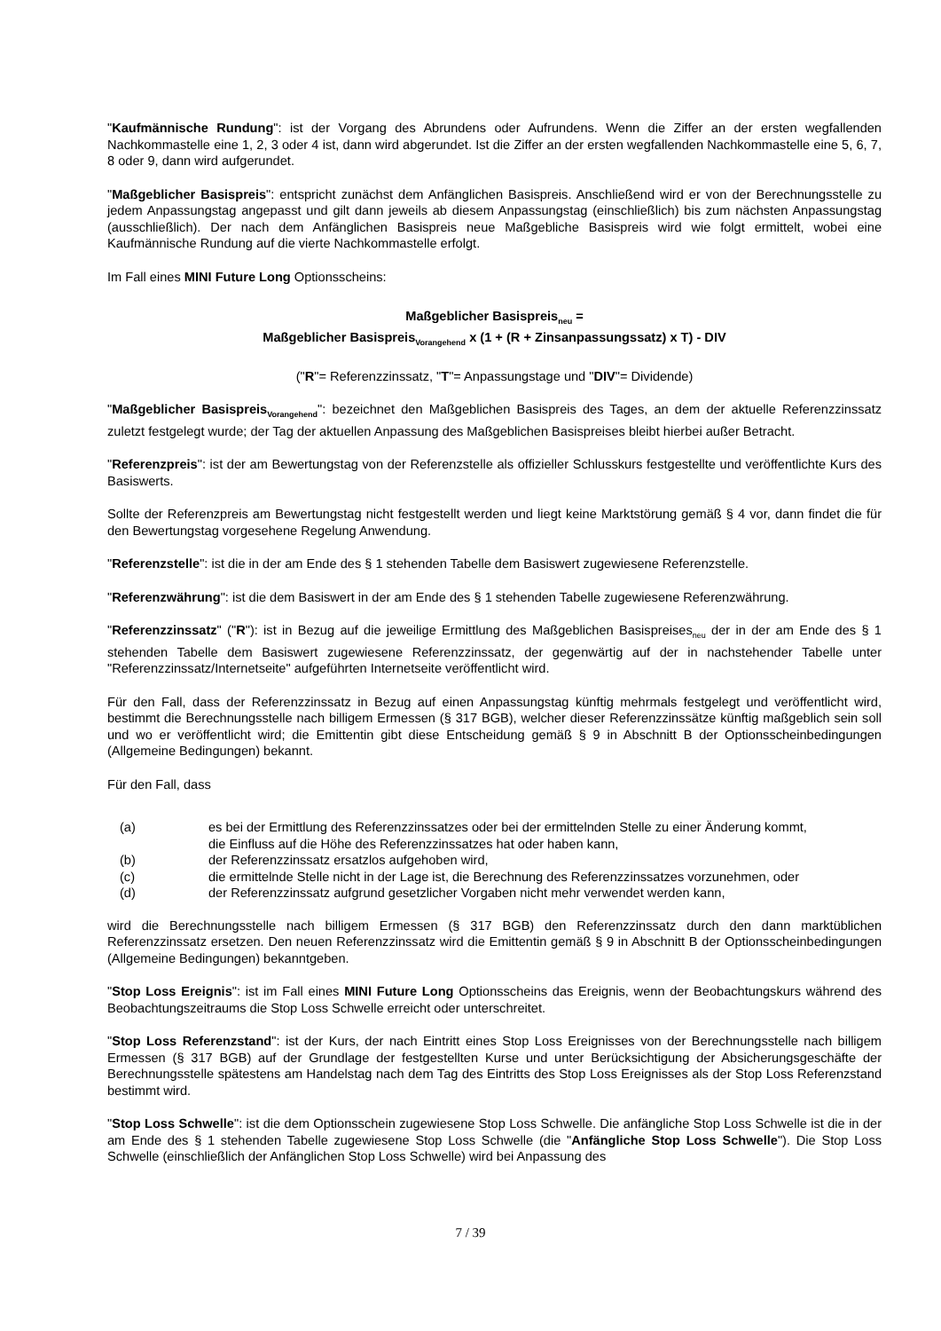"Kaufmännische Rundung": ist der Vorgang des Abrundens oder Aufrundens. Wenn die Ziffer an der ersten wegfallenden Nachkommastelle eine 1, 2, 3 oder 4 ist, dann wird abgerundet. Ist die Ziffer an der ersten wegfallenden Nachkommastelle eine 5, 6, 7, 8 oder 9, dann wird aufgerundet.
"Maßgeblicher Basispreis": entspricht zunächst dem Anfänglichen Basispreis. Anschließend wird er von der Berechnungsstelle zu jedem Anpassungstag angepasst und gilt dann jeweils ab diesem Anpassungstag (einschließlich) bis zum nächsten Anpassungstag (ausschließlich). Der nach dem Anfänglichen Basispreis neue Maßgebliche Basispreis wird wie folgt ermittelt, wobei eine Kaufmännische Rundung auf die vierte Nachkommastelle erfolgt.
Im Fall eines MINI Future Long Optionsscheins:
Maßgeblicher Basispreis<sub>neu</sub> =
Maßgeblicher Basispreis<sub>Vorangehend</sub> x (1 + (R + Zinsanpassungssatz) x T) - DIV
("R"= Referenzzinssatz, "T"= Anpassungstage und "DIV"= Dividende)
"Maßgeblicher Basispreis<sub>Vorangehend</sub>": bezeichnet den Maßgeblichen Basispreis des Tages, an dem der aktuelle Referenzzinssatz zuletzt festgelegt wurde; der Tag der aktuellen Anpassung des Maßgeblichen Basispreises bleibt hierbei außer Betracht.
"Referenzpreis": ist der am Bewertungstag von der Referenzstelle als offizieller Schlusskurs festgestellte und veröffentlichte Kurs des Basiswerts.
Sollte der Referenzpreis am Bewertungstag nicht festgestellt werden und liegt keine Marktstörung gemäß § 4 vor, dann findet die für den Bewertungstag vorgesehene Regelung Anwendung.
"Referenzstelle": ist die in der am Ende des § 1 stehenden Tabelle dem Basiswert zugewiesene Referenzstelle.
"Referenzwährung": ist die dem Basiswert in der am Ende des § 1 stehenden Tabelle zugewiesene Referenzwährung.
"Referenzzinssatz" ("R"): ist in Bezug auf die jeweilige Ermittlung des Maßgeblichen Basispreises<sub>neu</sub> der in der am Ende des § 1 stehenden Tabelle dem Basiswert zugewiesene Referenzzinssatz, der gegenwärtig auf der in nachstehender Tabelle unter "Referenzzinssatz/Internetseite" aufgeführten Internetseite veröffentlicht wird.
Für den Fall, dass der Referenzzinssatz in Bezug auf einen Anpassungstag künftig mehrmals festgelegt und veröffentlicht wird, bestimmt die Berechnungsstelle nach billigem Ermessen (§ 317 BGB), welcher dieser Referenzzinssätze künftig maßgeblich sein soll und wo er veröffentlicht wird; die Emittentin gibt diese Entscheidung gemäß § 9 in Abschnitt B der Optionsscheinbedingungen (Allgemeine Bedingungen) bekannt.
Für den Fall, dass
| (a) | es bei der Ermittlung des Referenzzinssatzes oder bei der ermittelnden Stelle zu einer Änderung kommt, die Einfluss auf die Höhe des Referenzzinssatzes hat oder haben kann, |
| (b) | der Referenzzinssatz ersatzlos aufgehoben wird, |
| (c) | die ermittelnde Stelle nicht in der Lage ist, die Berechnung des Referenzzinssatzes vorzunehmen, oder |
| (d) | der Referenzzinssatz aufgrund gesetzlicher Vorgaben nicht mehr verwendet werden kann, |
wird die Berechnungsstelle nach billigem Ermessen (§ 317 BGB) den Referenzzinssatz durch den dann marktüblichen Referenzzinssatz ersetzen. Den neuen Referenzzinssatz wird die Emittentin gemäß § 9 in Abschnitt B der Optionsscheinbedingungen (Allgemeine Bedingungen) bekanntgeben.
"Stop Loss Ereignis": ist im Fall eines MINI Future Long Optionsscheins das Ereignis, wenn der Beobachtungskurs während des Beobachtungszeitraums die Stop Loss Schwelle erreicht oder unterschreitet.
"Stop Loss Referenzstand": ist der Kurs, der nach Eintritt eines Stop Loss Ereignisses von der Berechnungsstelle nach billigem Ermessen (§ 317 BGB) auf der Grundlage der festgestellten Kurse und unter Berücksichtigung der Absicherungsgeschäfte der Berechnungsstelle spätestens am Handelstag nach dem Tag des Eintritts des Stop Loss Ereignisses als der Stop Loss Referenzstand bestimmt wird.
"Stop Loss Schwelle": ist die dem Optionsschein zugewiesene Stop Loss Schwelle. Die anfängliche Stop Loss Schwelle ist die in der am Ende des § 1 stehenden Tabelle zugewiesene Stop Loss Schwelle (die "Anfängliche Stop Loss Schwelle"). Die Stop Loss Schwelle (einschließlich der Anfänglichen Stop Loss Schwelle) wird bei Anpassung des
7 / 39